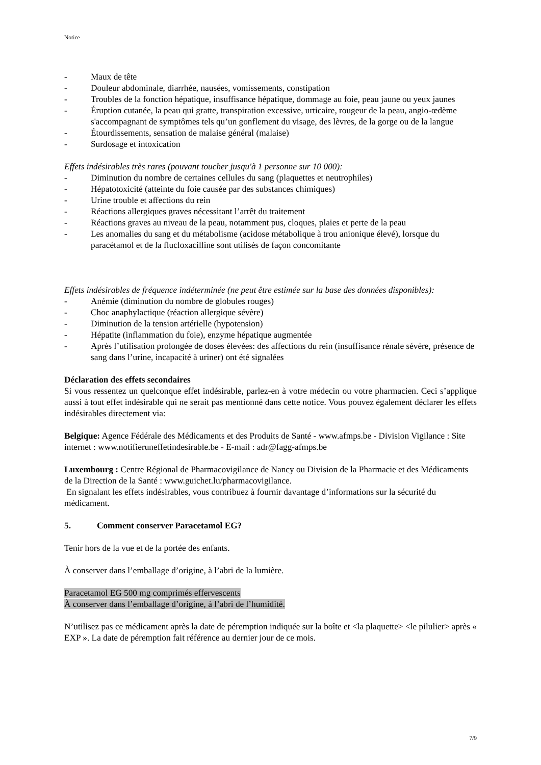Notice
- Maux de tête
- Douleur abdominale, diarrhée, nausées, vomissements, constipation
- Troubles de la fonction hépatique, insuffisance hépatique, dommage au foie, peau jaune ou yeux jaunes
- Éruption cutanée, la peau qui gratte, transpiration excessive, urticaire, rougeur de la peau, angio-œdème s'accompagnant de symptômes tels qu’un gonflement du visage, des lèvres, de la gorge ou de la langue
- Étourdissements, sensation de malaise général (malaise)
- Surdosage et intoxication
Effets indésirables très rares (pouvant toucher jusqu'à 1 personne sur 10 000):
- Diminution du nombre de certaines cellules du sang (plaquettes et neutrophiles)
- Hépatotoxicité (atteinte du foie causée par des substances chimiques)
- Urine trouble et affections du rein
- Réactions allergiques graves nécessitant l’arrêt du traitement
- Réactions graves au niveau de la peau, notamment pus, cloques, plaies et perte de la peau
- Les anomalies du sang et du métabolisme (acidose métabolique à trou anionique élevé), lorsque du paracétamol et de la flucloxacilline sont utilisés de façon concomitante
Effets indésirables de fréquence indéterminée (ne peut être estimée sur la base des données disponibles):
- Anémie (diminution du nombre de globules rouges)
- Choc anaphylactique (réaction allergique sévère)
- Diminution de la tension artérielle (hypotension)
- Hépatite (inflammation du foie), enzyme hépatique augmentée
- Après l’utilisation prolongée de doses élevées: des affections du rein (insuffisance rénale sévère, présence de sang dans l’urine, incapacité à uriner) ont été signalées
Déclaration des effets secondaires
Si vous ressentez un quelconque effet indésirable, parlez-en à votre médecin ou votre pharmacien. Ceci s’applique aussi à tout effet indésirable qui ne serait pas mentionné dans cette notice. Vous pouvez également déclarer les effets indésirables directement via:
Belgique: Agence Fédérale des Médicaments et des Produits de Santé - www.afmps.be - Division Vigilance : Site internet : www.notifieruneffetindesirable.be - E-mail : adr@fagg-afmps.be
Luxembourg : Centre Régional de Pharmacovigilance de Nancy ou Division de la Pharmacie et des Médicaments de la Direction de la Santé : www.guichet.lu/pharmacovigilance.
En signalant les effets indésirables, vous contribuez à fournir davantage d’informations sur la sécurité du médicament.
5. Comment conserver Paracetamol EG?
Tenir hors de la vue et de la portée des enfants.
À conserver dans l’emballage d’origine, à l’abri de la lumière.
Paracetamol EG 500 mg comprimés effervescents
À conserver dans l’emballage d’origine, à l’abri de l’humidité.
N’utilisez pas ce médicament après la date de péremption indiquée sur la boîte et <la plaquette> <le pilulier> après « EXP ». La date de péremption fait référence au dernier jour de ce mois.
7/9